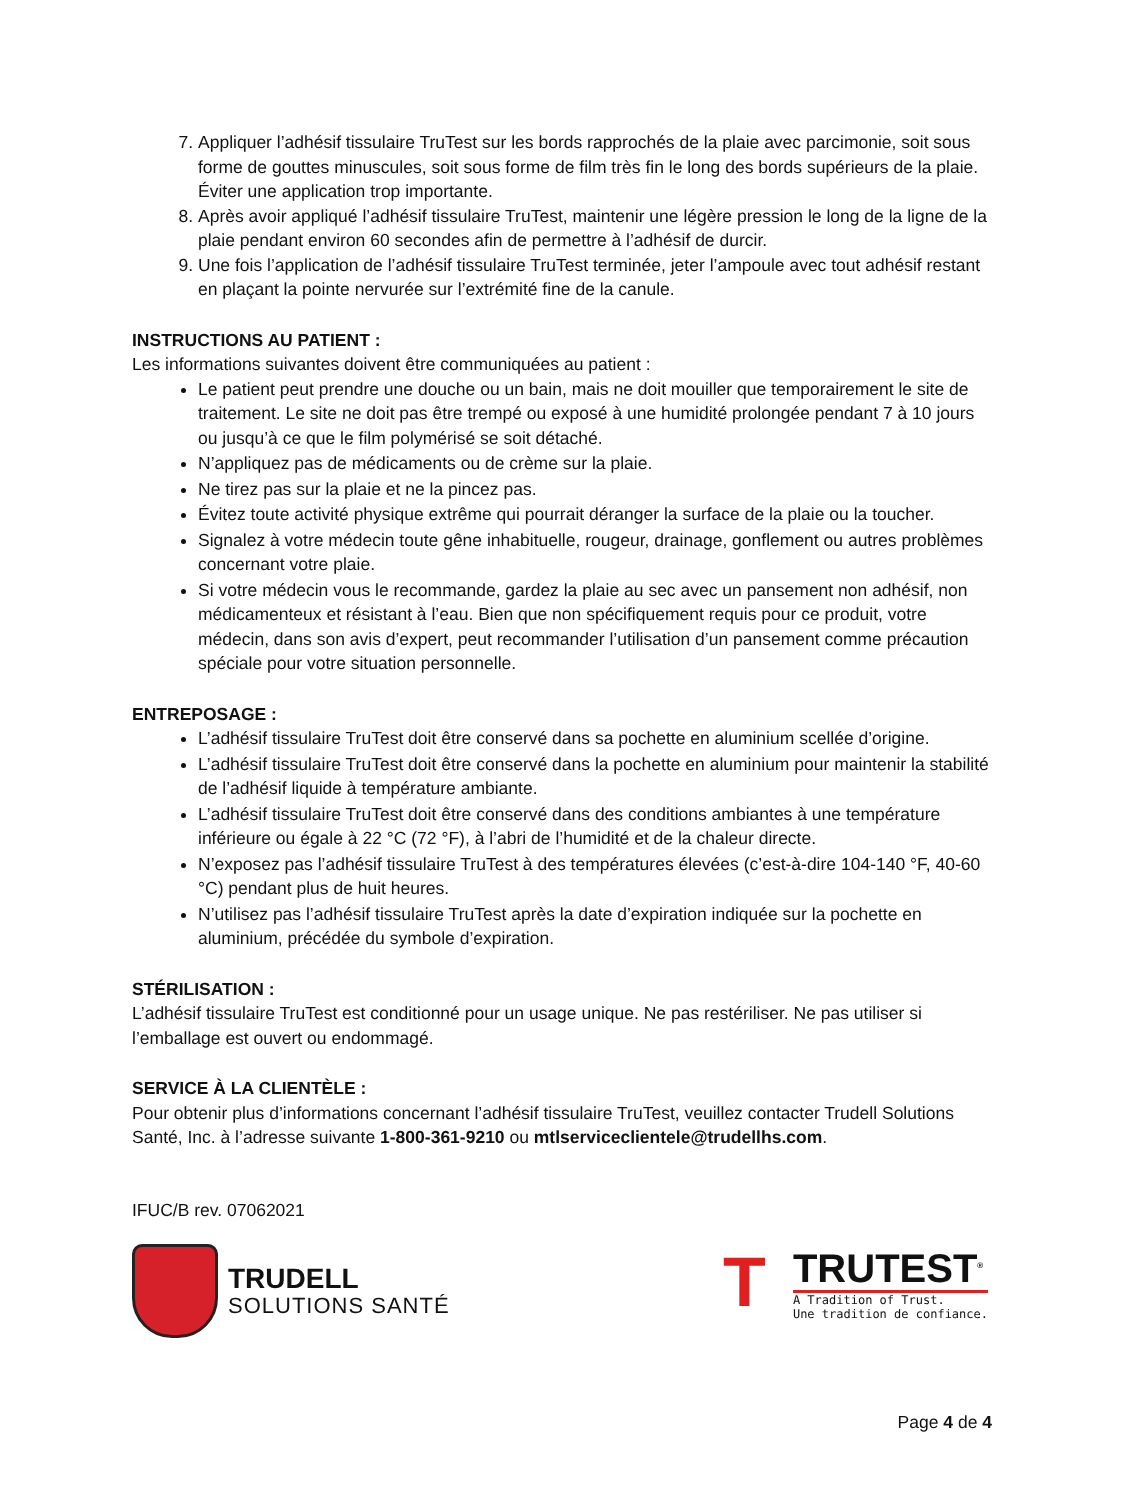7. Appliquer l’adhésif tissulaire TruTest sur les bords rapprochés de la plaie avec parcimonie, soit sous forme de gouttes minuscules, soit sous forme de film très fin le long des bords supérieurs de la plaie. Éviter une application trop importante.
8. Après avoir appliqué l’adhésif tissulaire TruTest, maintenir une légère pression le long de la ligne de la plaie pendant environ 60 secondes afin de permettre à l’adhésif de durcir.
9. Une fois l’application de l’adhésif tissulaire TruTest terminée, jeter l’ampoule avec tout adhésif restant en plaçant la pointe nervurée sur l’extrémité fine de la canule.
INSTRUCTIONS AU PATIENT :
Les informations suivantes doivent être communiquées au patient :
Le patient peut prendre une douche ou un bain, mais ne doit mouiller que temporairement le site de traitement. Le site ne doit pas être trempé ou exposé à une humidité prolongée pendant 7 à 10 jours ou jusqu’à ce que le film polymérisé se soit détaché.
N’appliquez pas de médicaments ou de crème sur la plaie.
Ne tirez pas sur la plaie et ne la pincez pas.
Évitez toute activité physique extrême qui pourrait déranger la surface de la plaie ou la toucher.
Signalez à votre médecin toute gêne inhabituelle, rougeur, drainage, gonflement ou autres problèmes concernant votre plaie.
Si votre médecin vous le recommande, gardez la plaie au sec avec un pansement non adhésif, non médicamenteux et résistant à l’eau. Bien que non spécifiquement requis pour ce produit, votre médecin, dans son avis d’expert, peut recommander l’utilisation d’un pansement comme précaution spéciale pour votre situation personnelle.
ENTREPOSAGE :
L’adhésif tissulaire TruTest doit être conservé dans sa pochette en aluminium scellée d’origine.
L’adhésif tissulaire TruTest doit être conservé dans la pochette en aluminium pour maintenir la stabilité de l’adhésif liquide à température ambiante.
L’adhésif tissulaire TruTest doit être conservé dans des conditions ambiantes à une température inférieure ou égale à 22 °C (72 °F), à l’abri de l’humidité et de la chaleur directe.
N’exposez pas l’adhésif tissulaire TruTest à des températures élevées (c’est-à-dire 104-140 °F, 40-60 °C) pendant plus de huit heures.
N’utilisez pas l’adhésif tissulaire TruTest après la date d’expiration indiquée sur la pochette en aluminium, précédée du symbole d’expiration.
STÉRILISATION :
L’adhésif tissulaire TruTest est conditionné pour un usage unique. Ne pas restériliser. Ne pas utiliser si l’emballage est ouvert ou endommagé.
SERVICE À LA CLIENTÈLE :
Pour obtenir plus d’informations concernant l’adhésif tissulaire TruTest, veuillez contacter Trudell Solutions Santé, Inc. à l’adresse suivante 1-800-361-9210 ou mtlserviceclientele@trudellhs.com.
IFUC/B rev. 07062021
TRUDELL
SOLUTIONS SANTÉ
T
TRUTEST<sup>®</sup>
A Tradition of Trust.
Une tradition de confiance.
Page 4 de 4